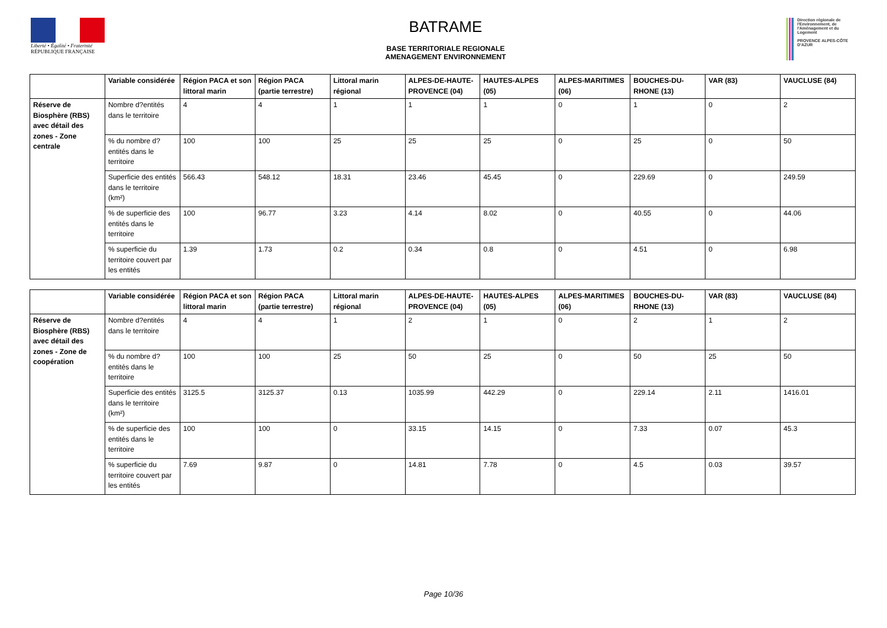Liberté • Égalité • Fraternité
RÉPUBLIQUE FRANÇAISE
BATRAME
BASE TERRITORIALE REGIONALE
AMENAGEMENT ENVIRONNEMENT
Direction régionale de l'Environnement, de l'Aménagement et du Logement
PROVENCE ALPES-CÔTE D'AZUR
| | Variable considérée | Région PACA et son littoral marin | Région PACA (partie terrestre) | Littoral marin régional | ALPES-DE-HAUTE-PROVENCE (04) | HAUTES-ALPES (05) | ALPES-MARITIMES (06) | BOUCHES-DU-RHONE (13) | VAR (83) | VAUCLUSE (84) |
| --- | --- | --- | --- | --- | --- | --- | --- | --- | --- | --- |
| Réserve de Biosphère (RBS) avec détail des zones - Zone centrale | Nombre d?entités dans le territoire | 4 | 4 | 1 | 1 | 1 | 0 | 1 | 0 | 2 |
| | % du nombre d?entités dans le territoire | 100 | 100 | 25 | 25 | 25 | 0 | 25 | 0 | 50 |
| | Superficie des entités dans le territoire (km²) | 566.43 | 548.12 | 18.31 | 23.46 | 45.45 | 0 | 229.69 | 0 | 249.59 |
| | % de superficie des entités dans le territoire | 100 | 96.77 | 3.23 | 4.14 | 8.02 | 0 | 40.55 | 0 | 44.06 |
| | % superficie du territoire couvert par les entités | 1.39 | 1.73 | 0.2 | 0.34 | 0.8 | 0 | 4.51 | 0 | 6.98 |
| | Variable considérée | Région PACA et son littoral marin | Région PACA (partie terrestre) | Littoral marin régional | ALPES-DE-HAUTE-PROVENCE (04) | HAUTES-ALPES (05) | ALPES-MARITIMES (06) | BOUCHES-DU-RHONE (13) | VAR (83) | VAUCLUSE (84) |
| --- | --- | --- | --- | --- | --- | --- | --- | --- | --- | --- |
| Réserve de Biosphère (RBS) avec détail des zones - Zone de coopération | Nombre d?entités dans le territoire | 4 | 4 | 1 | 2 | 1 | 0 | 2 | 1 | 2 |
| | % du nombre d?entités dans le territoire | 100 | 100 | 25 | 50 | 25 | 0 | 50 | 25 | 50 |
| | Superficie des entités dans le territoire (km²) | 3125.5 | 3125.37 | 0.13 | 1035.99 | 442.29 | 0 | 229.14 | 2.11 | 1416.01 |
| | % de superficie des entités dans le territoire | 100 | 100 | 0 | 33.15 | 14.15 | 0 | 7.33 | 0.07 | 45.3 |
| | % superficie du territoire couvert par les entités | 7.69 | 9.87 | 0 | 14.81 | 7.78 | 0 | 4.5 | 0.03 | 39.57 |
Page 10/36